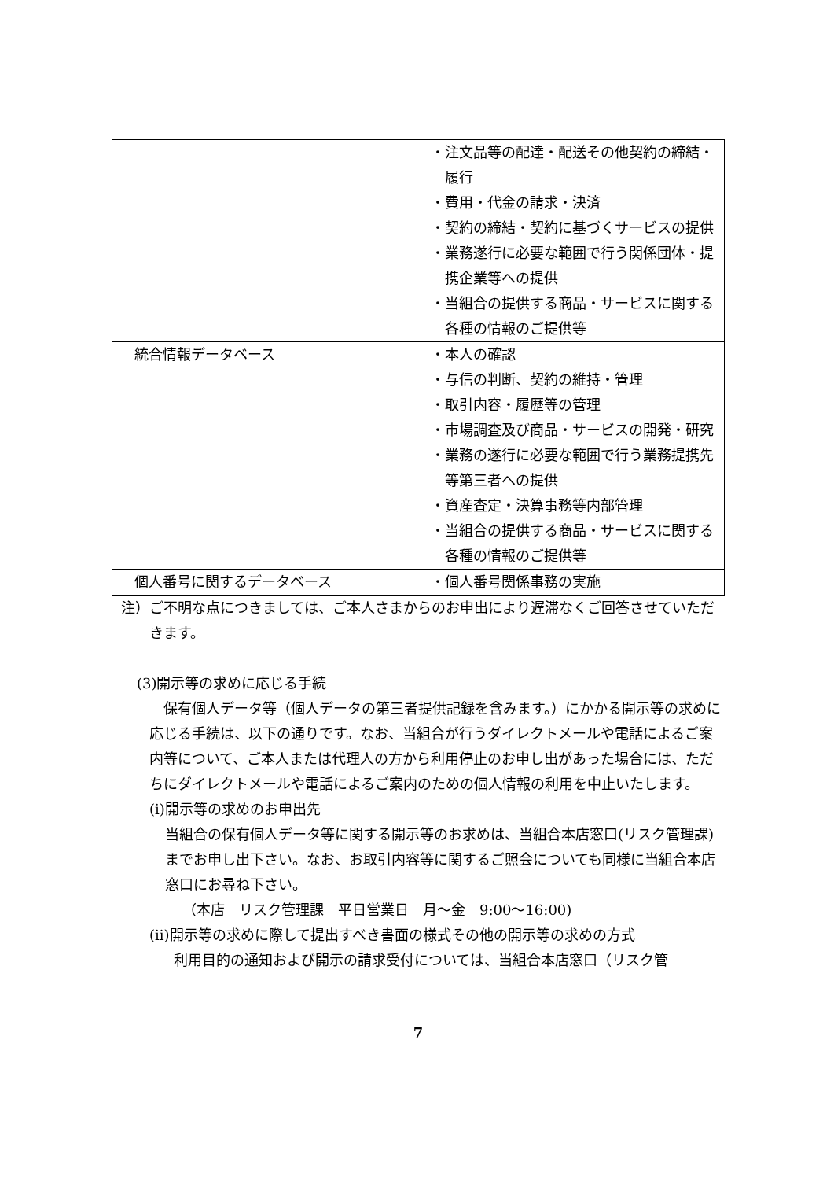| | ・注文品等の配達・配送その他契約の締結・履行 ・費用・代金の請求・決済 ・契約の締結・契約に基づくサービスの提供 ・業務遂行に必要な範囲で行う関係団体・提携企業等への提供 ・当組合の提供する商品・サービスに関する各種の情報のご提供等 |
| 統合情報データベース | ・本人の確認 ・与信の判断、契約の維持・管理 ・取引内容・履歴等の管理 ・市場調査及び商品・サービスの開発・研究 ・業務の遂行に必要な範囲で行う業務提携先等第三者への提供 ・資産査定・決算事務等内部管理 ・当組合の提供する商品・サービスに関する各種の情報のご提供等 |
| 個人番号に関するデータベース | ・個人番号関係事務の実施 |
注）ご不明な点につきましては、ご本人さまからのお申出により遅滞なくご回答させていただきます。
(3)開示等の求めに応じる手続
保有個人データ等（個人データの第三者提供記録を含みます。）にかかる開示等の求めに応じる手続は、以下の通りです。なお、当組合が行うダイレクトメールや電話によるご案内等について、ご本人または代理人の方から利用停止のお申し出があった場合には、ただちにダイレクトメールや電話によるご案内のための個人情報の利用を中止いたします。
(i)開示等の求めのお申出先
当組合の保有個人データ等に関する開示等のお求めは、当組合本店窓口(リスク管理課)までお申し出下さい。なお、お取引内容等に関するご照会についても同様に当組合本店窓口にお尋ね下さい。
（本店　リスク管理課　平日営業日　月～金　9:00～16:00)
(ii)開示等の求めに際して提出すべき書面の様式その他の開示等の求めの方式
利用目的の通知および開示の請求受付については、当組合本店窓口（リスク管
7